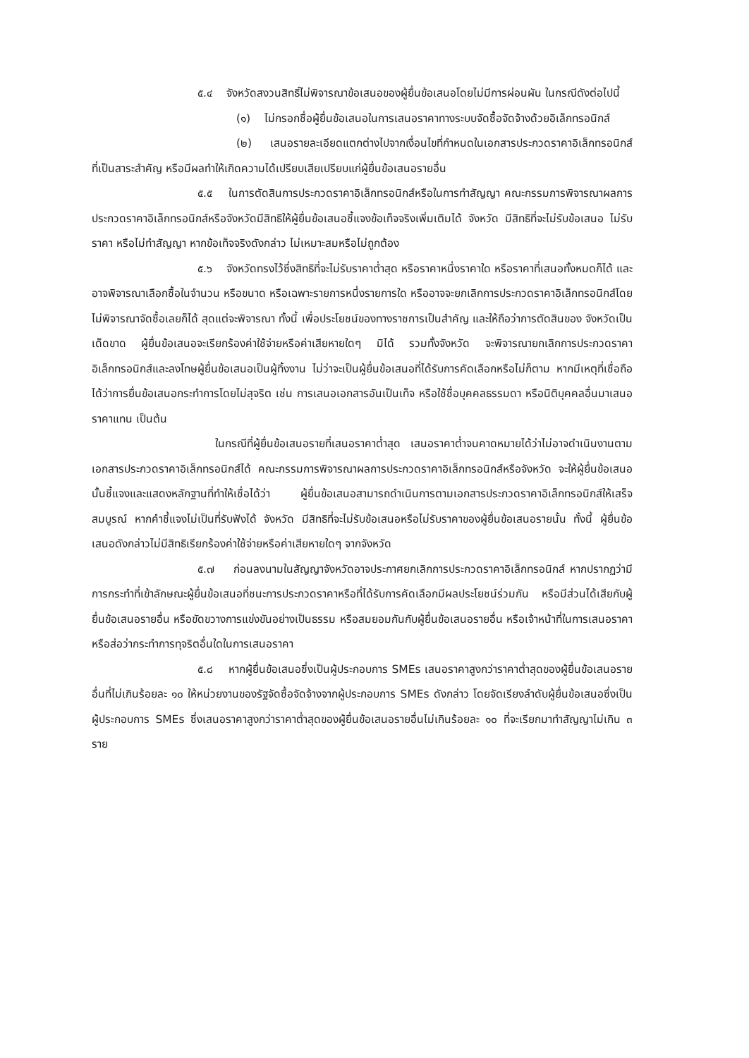๕.๔ จังหวัดสงวนสิทธิ์ไม่พิจารณาข้อเสนอของผู้ยื่นข้อเสนอโดยไม่มีการผ่อนผัน ในกรณีดังต่อไปนี้
(๑) ไม่กรอกชื่อผู้ยื่นข้อเสนอในการเสนอราคาทางระบบจัดซื้อจัดจ้างด้วยอิเล็กทรอนิกส์
(๒) เสนอรายละเอียดแตกต่างไปจากเงื่อนไขที่กำหนดในเอกสารประกวดราคาอิเล็กทรอนิกส์ที่เป็นสาระสำคัญ หรือมีผลทำให้เกิดความได้เปรียบเสียเปรียบแก่ผู้ยื่นข้อเสนอรายอื่น
๕.๕ ในการตัดสินการประกวดราคาอิเล็กทรอนิกส์หรือในการทำสัญญา คณะกรรมการพิจารณาผลการประกวดราคาอิเล็กทรอนิกส์หรือจังหวัดมีสิทธิให้ผู้ยื่นข้อเสนอชี้แจงข้อเท็จจริงเพิ่มเติมได้ จังหวัด มีสิทธิที่จะไม่รับข้อเสนอ ไม่รับราคา หรือไม่ทำสัญญา หากข้อเท็จจริงดังกล่าว ไม่เหมาะสมหรือไม่ถูกต้อง
๕.๖ จังหวัดทรงไว้ซึ่งสิทธิที่จะไม่รับราคาต่ำสุด หรือราคาหนึ่งราคาใด หรือราคาที่เสนอทั้งหมดก็ได้ และอาจพิจารณาเลือกซื้อในจำนวน หรือขนาด หรือเฉพาะรายการหนึ่งรายการใด หรืออาจจะยกเลิกการประกวดราคาอิเล็กทรอนิกส์โดยไม่พิจารณาจัดซื้อเลยก็ได้ สุดแต่จะพิจารณา ทั้งนี้ เพื่อประโยชน์ของทางราชการเป็นสำคัญ และให้ถือว่าการตัดสินของ จังหวัดเป็นเด็ดขาด ผู้ยื่นข้อเสนอจะเรียกร้องค่าใช้จ่ายหรือค่าเสียหายใดๆ มิได้ รวมทั้งจังหวัด จะพิจารณายกเลิกการประกวดราคาอิเล็กทรอนิกส์และลงโทษผู้ยื่นข้อเสนอเป็นผู้ทิ้งงาน ไม่ว่าจะเป็นผู้ยื่นข้อเสนอที่ได้รับการคัดเลือกหรือไม่ก็ตาม หากมีเหตุที่เชื่อถือได้ว่าการยื่นข้อเสนอกระทำการโดยไม่สุจริต เช่น การเสนอเอกสารอันเป็นเท็จ หรือใช้ชื่อบุคคลธรรมดา หรือนิติบุคคลอื่นมาเสนอราคาแทน เป็นต้น
ในกรณีที่ผู้ยื่นข้อเสนอรายที่เสนอราคาต่ำสุด เสนอราคาต่ำจนคาดหมายได้ว่าไม่อาจดำเนินงานตามเอกสารประกวดราคาอิเล็กทรอนิกส์ได้ คณะกรรมการพิจารณาผลการประกวดราคาอิเล็กทรอนิกส์หรือจังหวัด จะให้ผู้ยื่นข้อเสนอนั้นชี้แจงและแสดงหลักฐานที่ทำให้เชื่อได้ว่า ผู้ยื่นข้อเสนอสามารถดำเนินการตามเอกสารประกวดราคาอิเล็กทรอนิกส์ให้เสร็จสมบูรณ์ หากคำชี้แจงไม่เป็นที่รับฟังได้ จังหวัด มีสิทธิที่จะไม่รับข้อเสนอหรือไม่รับราคาของผู้ยื่นข้อเสนอรายนั้น ทั้งนี้ ผู้ยื่นข้อเสนอดังกล่าวไม่มีสิทธิเรียกร้องค่าใช้จ่ายหรือค่าเสียหายใดๆ จากจังหวัด
๕.๗ ก่อนลงนามในสัญญาจังหวัดอาจประกาศยกเลิกการประกวดราคาอิเล็กทรอนิกส์ หากปรากฏว่ามีการกระทำที่เข้าลักษณะผู้ยื่นข้อเสนอที่ชนะการประกวดราคาหรือที่ได้รับการคัดเลือกมีผลประโยชน์ร่วมกัน หรือมีส่วนได้เสียกับผู้ยื่นข้อเสนอรายอื่น หรือขัดขวางการแข่งขันอย่างเป็นธรรม หรือสมยอมกันกับผู้ยื่นข้อเสนอรายอื่น หรือเจ้าหน้าที่ในการเสนอราคา หรือส่อว่ากระทำการทุจริตอื่นใดในการเสนอราคา
๕.๘ หากผู้ยื่นข้อเสนอซึ่งเป็นผู้ประกอบการ SMEs เสนอราคาสูงกว่าราคาต่ำสุดของผู้ยื่นข้อเสนอรายอื่นที่ไม่เกินร้อยละ ๑๐ ให้หน่วยงานของรัฐจัดซื้อจัดจ้างจากผู้ประกอบการ SMEs ดังกล่าว โดยจัดเรียงลำดับผู้ยื่นข้อเสนอซึ่งเป็นผู้ประกอบการ SMEs ซึ่งเสนอราคาสูงกว่าราคาต่ำสุดของผู้ยื่นข้อเสนอรายอื่นไม่เกินร้อยละ ๑๐ ที่จะเรียกมาทำสัญญาไม่เกิน ๓ ราย